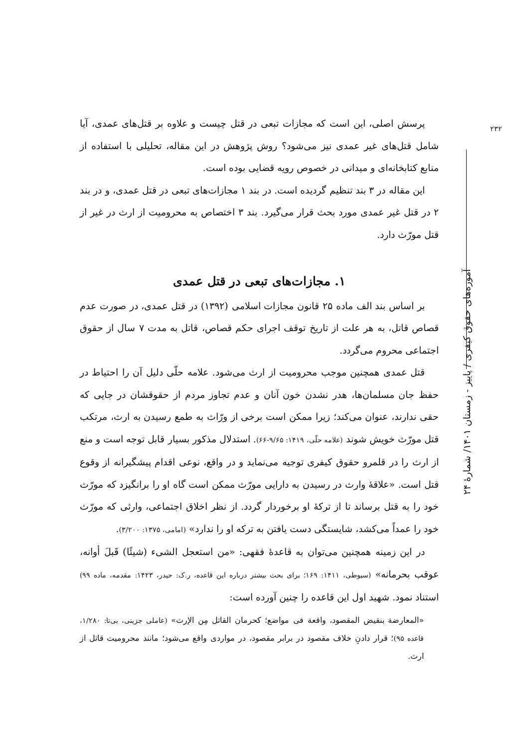۲۳۲
پرسش اصلی، این است که مجازات تبعی در قتل چیست و علاوه بر قتل‌های عمدی، آیا شامل قتل‌های غیر عمدی نیز می‌شود؟ روش پژوهش در این مقاله، تحلیلی با استفاده از منابع کتابخانه‌ای و میدانی در خصوص رویه قضایی بوده است.
این مقاله در ۳ بند تنظیم گردیده است. در بند ۱ مجازات‌های تبعی در قتل عمدی، و در بند ۲ در قتل غیر عمدی مورد بحث قرار می‌گیرد. بند ۳ اختصاص به محرومیت از ارث در غیر از قتل مورّث دارد.
۱. مجازات‌های تبعی در قتل عمدی
بر اساس بند الف ماده ۲۵ قانون مجازات اسلامی (۱۳۹۲) در قتل عمدی، در صورت عدم قصاص قاتل، به هر علت از تاریخ توقف اجرای حکم قصاص، قاتل به مدت ۷ سال از حقوق اجتماعی محروم می‌گردد.
قتل عمدی همچنین موجب محرومیت از ارث می‌شود. علامه حلّی دلیل آن را احتیاط در حفظ جان مسلمان‌ها، هدر نشدن خون آنان و عدم تجاوز مردم از حقوقشان در جایی که حقی ندارند، عنوان می‌کند؛ زیرا ممکن است برخی از ورّاث به طمع رسیدن به ارث، مرتکب قتل مورّث خویش شوند (علامه حلّی، ۱۴۱۹: ۹/۶۵-۶۶). استدلال مذکور بسیار قابل توجه است و منع از ارث را در قلمرو حقوق کیفری توجیه می‌نماید و در واقع، نوعی اقدام پیشگیرانه از وقوع قتل است. «علاقهٔ وارث در رسیدن به دارایی مورّث ممکن است گاه او را برانگیزد که مورّث خود را به قتل برساند تا از ترکهٔ او برخوردار گردد. از نظر اخلاق اجتماعی، وارثی که مورّث خود را عمداً می‌کشد، شایستگی دست یافتن به ترکه او را ندارد» (امامی، ۱۳۷۵: ۳/۲۰۰).
در این زمینه همچنین می‌توان به قاعدهٔ فقهی: «من استعجل الشیء (شیئًا) قَبلَ أوانه، عوقب بحرمانه» (سیوطی، ۱۴۱۱: ۱۶۹؛ برای بحث بیشتر درباره این قاعده، ر.ک: حیدر، ۱۴۲۳: مقدمه، ماده ۹۹) استناد نمود. شهید اول این قاعده را چنین آورده است:
«المعارضة بنقیض المقصود، واقعة فی مواضع؛ کحرمان القاتل مِن الإرث» (عاملی جزینی، بی‌تا: ۱/۲۸۰، قاعده ۹۵)؛ قرار دادنِ خلاف مقصود در برابر مقصود، در مواردی واقع می‌شود؛ مانند محرومیت قاتل از ارث.
آموزه‌های حقوق کیفری / پاییز - زمستان ۱۴۰۱/ شمارهٔ ۲۴